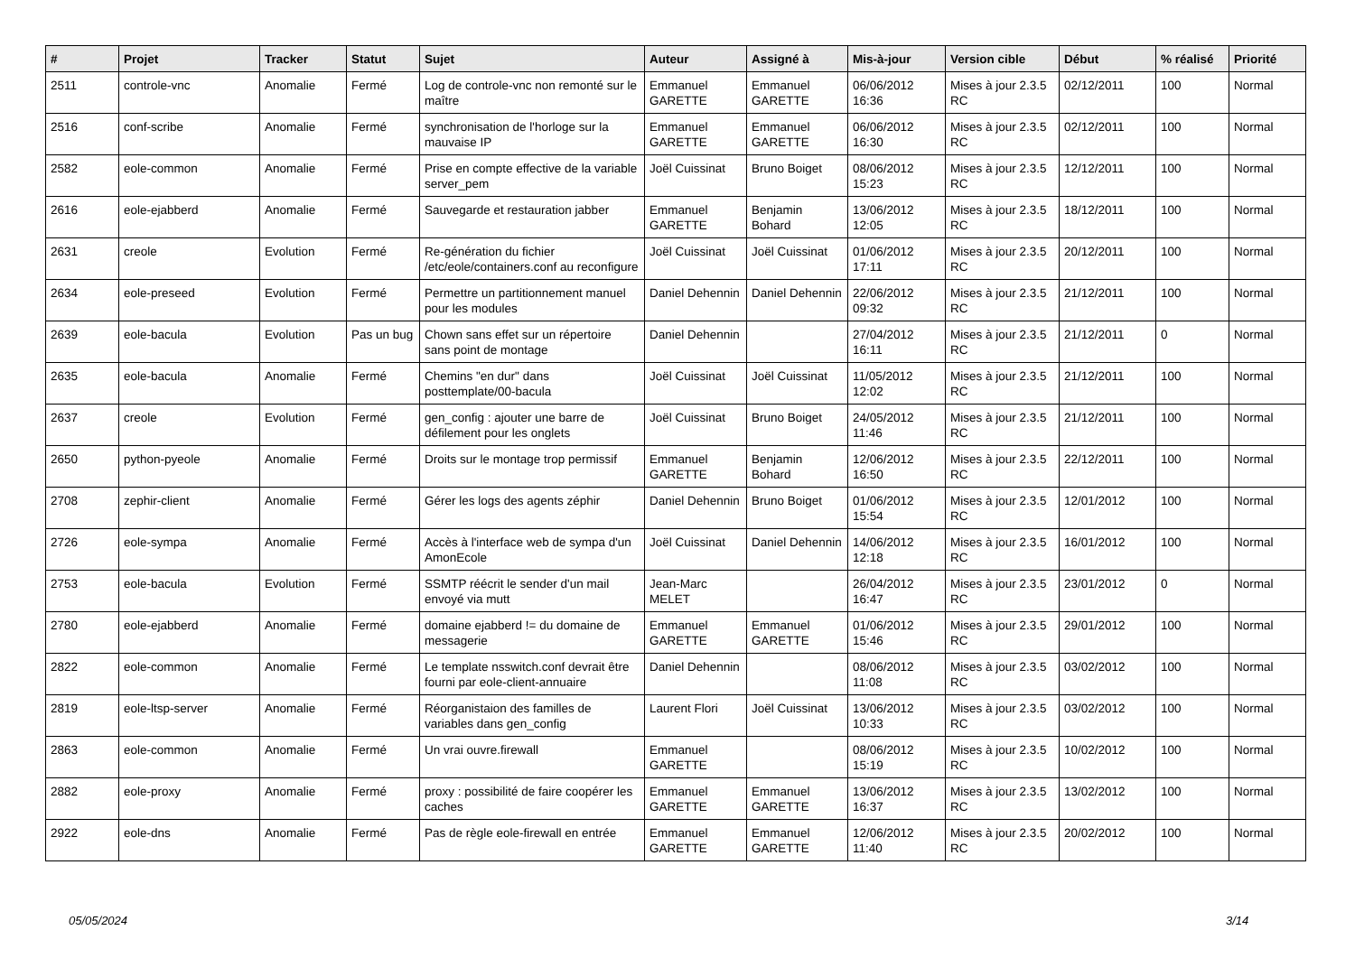| # | Projet | Tracker | Statut | Sujet | Auteur | Assigné à | Mis-à-jour | Version cible | Début | % réalisé | Priorité |
| --- | --- | --- | --- | --- | --- | --- | --- | --- | --- | --- | --- |
| 2511 | controle-vnc | Anomalie | Fermé | Log de controle-vnc non remonté sur le maître | Emmanuel GARETTE | Emmanuel GARETTE | 06/06/2012 16:36 | Mises à jour 2.3.5 RC | 02/12/2011 | 100 | Normal |
| 2516 | conf-scribe | Anomalie | Fermé | synchronisation de l'horloge sur la mauvaise IP | Emmanuel GARETTE | Emmanuel GARETTE | 06/06/2012 16:30 | Mises à jour 2.3.5 RC | 02/12/2011 | 100 | Normal |
| 2582 | eole-common | Anomalie | Fermé | Prise en compte effective de la variable server_pem | Joël Cuissinat | Bruno Boiget | 08/06/2012 15:23 | Mises à jour 2.3.5 RC | 12/12/2011 | 100 | Normal |
| 2616 | eole-ejabberd | Anomalie | Fermé | Sauvegarde et restauration jabber | Emmanuel GARETTE | Benjamin Bohard | 13/06/2012 12:05 | Mises à jour 2.3.5 RC | 18/12/2011 | 100 | Normal |
| 2631 | creole | Evolution | Fermé | Re-génération du fichier /etc/eole/containers.conf au reconfigure | Joël Cuissinat | Joël Cuissinat | 01/06/2012 17:11 | Mises à jour 2.3.5 RC | 20/12/2011 | 100 | Normal |
| 2634 | eole-preseed | Evolution | Fermé | Permettre un partitionnement manuel pour les modules | Daniel Dehennin | Daniel Dehennin | 22/06/2012 09:32 | Mises à jour 2.3.5 RC | 21/12/2011 | 100 | Normal |
| 2639 | eole-bacula | Evolution | Pas un bug | Chown sans effet sur un répertoire sans point de montage | Daniel Dehennin | | 27/04/2012 16:11 | Mises à jour 2.3.5 RC | 21/12/2011 | 0 | Normal |
| 2635 | eole-bacula | Anomalie | Fermé | Chemins "en dur" dans posttemplate/00-bacula | Joël Cuissinat | Joël Cuissinat | 11/05/2012 12:02 | Mises à jour 2.3.5 RC | 21/12/2011 | 100 | Normal |
| 2637 | creole | Evolution | Fermé | gen_config : ajouter une barre de défilement pour les onglets | Joël Cuissinat | Bruno Boiget | 24/05/2012 11:46 | Mises à jour 2.3.5 RC | 21/12/2011 | 100 | Normal |
| 2650 | python-pyeole | Anomalie | Fermé | Droits sur le montage trop permissif | Emmanuel GARETTE | Benjamin Bohard | 12/06/2012 16:50 | Mises à jour 2.3.5 RC | 22/12/2011 | 100 | Normal |
| 2708 | zephir-client | Anomalie | Fermé | Gérer les logs des agents zéphir | Daniel Dehennin | Bruno Boiget | 01/06/2012 15:54 | Mises à jour 2.3.5 RC | 12/01/2012 | 100 | Normal |
| 2726 | eole-sympa | Anomalie | Fermé | Accès à l'interface web de sympa d'un AmonEcole | Joël Cuissinat | Daniel Dehennin | 14/06/2012 12:18 | Mises à jour 2.3.5 RC | 16/01/2012 | 100 | Normal |
| 2753 | eole-bacula | Evolution | Fermé | SSMTP réécrit le sender d'un mail envoyé via mutt | Jean-Marc MELET | | 26/04/2012 16:47 | Mises à jour 2.3.5 RC | 23/01/2012 | 0 | Normal |
| 2780 | eole-ejabberd | Anomalie | Fermé | domaine ejabberd != du domaine de messagerie | Emmanuel GARETTE | Emmanuel GARETTE | 01/06/2012 15:46 | Mises à jour 2.3.5 RC | 29/01/2012 | 100 | Normal |
| 2822 | eole-common | Anomalie | Fermé | Le template nsswitch.conf devrait être fourni par eole-client-annuaire | Daniel Dehennin | | 08/06/2012 11:08 | Mises à jour 2.3.5 RC | 03/02/2012 | 100 | Normal |
| 2819 | eole-ltsp-server | Anomalie | Fermé | Réorganistaion des familles de variables dans gen_config | Laurent Flori | Joël Cuissinat | 13/06/2012 10:33 | Mises à jour 2.3.5 RC | 03/02/2012 | 100 | Normal |
| 2863 | eole-common | Anomalie | Fermé | Un vrai ouvre.firewall | Emmanuel GARETTE | | 08/06/2012 15:19 | Mises à jour 2.3.5 RC | 10/02/2012 | 100 | Normal |
| 2882 | eole-proxy | Anomalie | Fermé | proxy : possibilité de faire coopérer les caches | Emmanuel GARETTE | Emmanuel GARETTE | 13/06/2012 16:37 | Mises à jour 2.3.5 RC | 13/02/2012 | 100 | Normal |
| 2922 | eole-dns | Anomalie | Fermé | Pas de règle eole-firewall en entrée | Emmanuel GARETTE | Emmanuel GARETTE | 12/06/2012 11:40 | Mises à jour 2.3.5 RC | 20/02/2012 | 100 | Normal |
05/05/2024 3/14